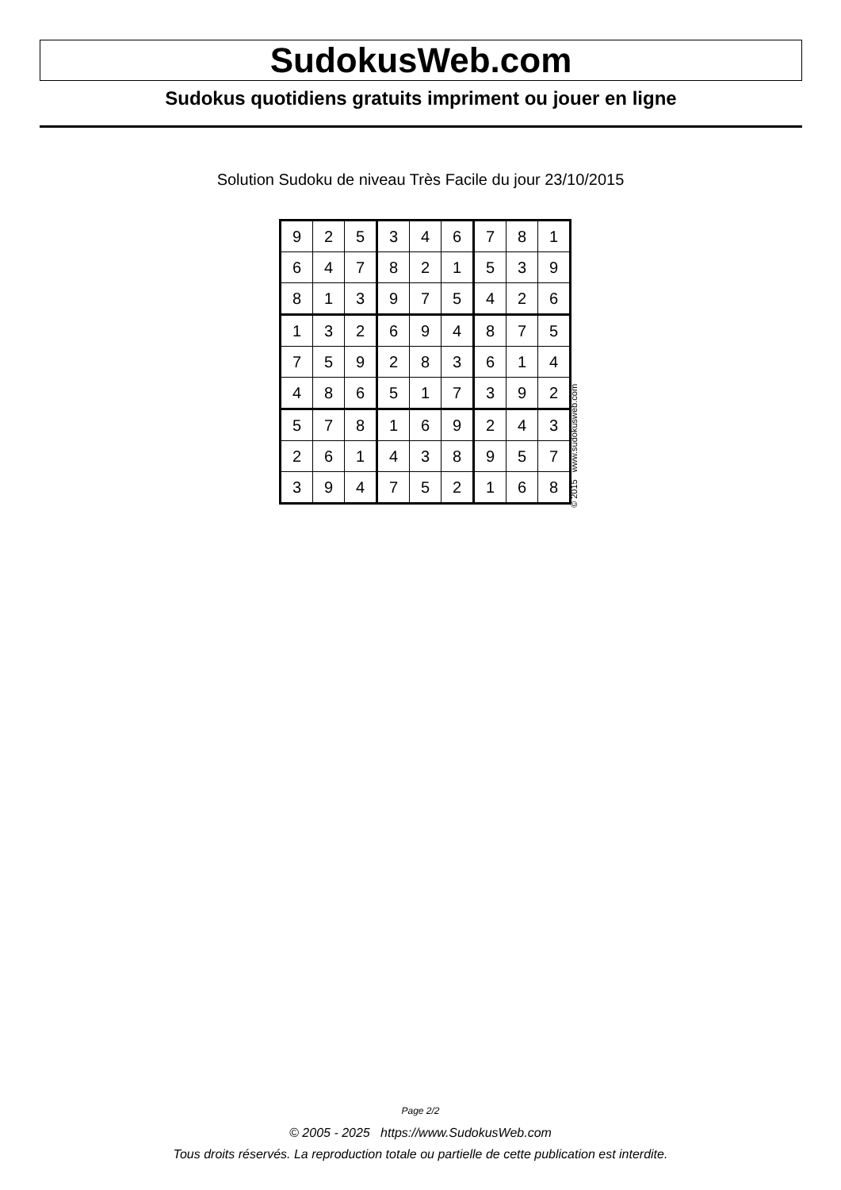SudokusWeb.com
Sudokus quotidiens gratuits impriment ou jouer en ligne
Solution Sudoku de niveau Très Facile du jour 23/10/2015
| 9 | 2 | 5 | 3 | 4 | 6 | 7 | 8 | 1 |
| 6 | 4 | 7 | 8 | 2 | 1 | 5 | 3 | 9 |
| 8 | 1 | 3 | 9 | 7 | 5 | 4 | 2 | 6 |
| 1 | 3 | 2 | 6 | 9 | 4 | 8 | 7 | 5 |
| 7 | 5 | 9 | 2 | 8 | 3 | 6 | 1 | 4 |
| 4 | 8 | 6 | 5 | 1 | 7 | 3 | 9 | 2 |
| 5 | 7 | 8 | 1 | 6 | 9 | 2 | 4 | 3 |
| 2 | 6 | 1 | 4 | 3 | 8 | 9 | 5 | 7 |
| 3 | 9 | 4 | 7 | 5 | 2 | 1 | 6 | 8 |
© 2015 www.sudokusweb.com
Page 2/2
© 2005 - 2025 https://www.SudokusWeb.com
Tous droits réservés. La reproduction totale ou partielle de cette publication est interdite.